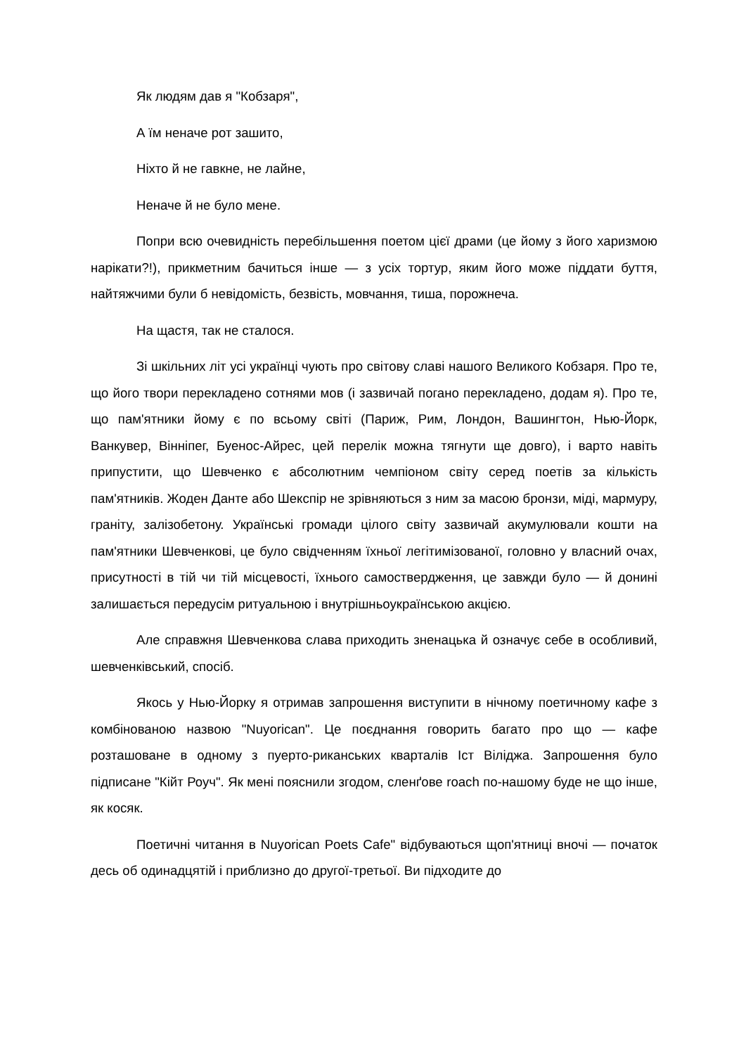Як людям дав я "Кобзаря",
А їм неначе рот зашито,
Ніхто й не гавкне, не лайне,
Неначе й не було мене.
Попри всю очевидність перебільшення поетом цієї драми (це йому з його харизмою нарікати?!), прикметним бачиться інше — з усіх тортур, яким його може піддати буття, найтяжчими були б невідомість, безвість, мовчання, тиша, порожнеча.
На щастя, так не сталося.
Зі шкільних літ усі українці чують про світову славі нашого Великого Кобзаря. Про те, що його твори перекладено сотнями мов (і зазвичай погано перекладено, додам я). Про те, що пам'ятники йому є по всьому світі (Париж, Рим, Лондон, Вашингтон, Нью-Йорк, Ванкувер, Вінніпег, Буенос-Айрес, цей перелік можна тягнути ще довго), і варто навіть припустити, що Шевченко є абсолютним чемпіоном світу серед поетів за кількість пам'ятників. Жоден Данте або Шекспір не зрівняються з ним за масою бронзи, міді, мармуру, граніту, залізобетону. Українські громади цілого світу зазвичай акумулювали кошти на пам'ятники Шевченкові, це було свідченням їхньої легітимізованої, головно у власний очах, присутності в тій чи тій місцевості, їхнього самоствердження, це завжди було — й донині залишається передусім ритуальною і внутрішньоукраїнською акцією.
Але справжня Шевченкова слава приходить зненацька й означує себе в особливий, шевченківський, спосіб.
Якось у Нью-Йорку я отримав запрошення виступити в нічному поетичному кафе з комбінованою назвою "Nuyorican". Це поєднання говорить багато про що — кафе розташоване в одному з пуерто-риканських кварталів Іст Віліджа. Запрошення було підписане "Кійт Роуч". Як мені пояснили згодом, сленґове roach по-нашому буде не що інше, як косяк.
Поетичні читання в Nuyorican Poets Cafe" відбуваються щоп'ятниці вночі — початок десь об одинадцятій і приблизно до другої-третьої. Ви підходите до